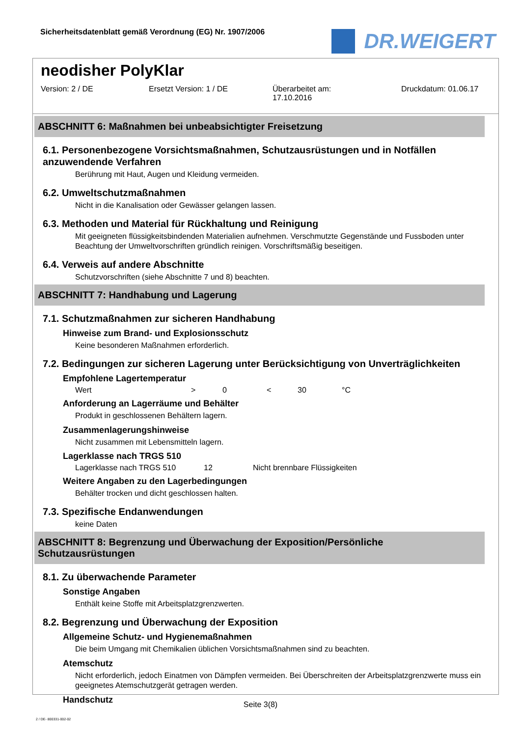Sicherheitsdatenblatt gemäß Verordnung (EG) Nr. 1907/2006
DR.WEIGERT
neodisher PolyKlar
Version: 2 / DE Ersetzt Version: 1 / DE Überarbeitet am:
17.10.2016
Druckdatum: 01.06.17
ABSCHNITT 6: Maßnahmen bei unbeabsichtigter Freisetzung
6.1. Personenbezogene Vorsichtsmaßnahmen, Schutzausrüstungen und in Notfällen anzuwendende Verfahren
Berührung mit Haut, Augen und Kleidung vermeiden.
6.2. Umweltschutzmaßnahmen
Nicht in die Kanalisation oder Gewässer gelangen lassen.
6.3. Methoden und Material für Rückhaltung und Reinigung
Mit geeigneten flüssigkeitsbindenden Materialien aufnehmen. Verschmutzte Gegenstände und Fussboden unter Beachtung der Umweltvorschriften gründlich reinigen. Vorschriftsmäßig beseitigen.
6.4. Verweis auf andere Abschnitte
Schutzvorschriften (siehe Abschnitte 7 und 8) beachten.
ABSCHNITT 7: Handhabung und Lagerung
7.1. Schutzmaßnahmen zur sicheren Handhabung
Hinweise zum Brand- und Explosionsschutz
Keine besonderen Maßnahmen erforderlich.
7.2. Bedingungen zur sicheren Lagerung unter Berücksichtigung von Unverträglichkeiten
Empfohlene Lagertemperatur
Wert > 0 < 30 °C
Anforderung an Lagerräume und Behälter
Produkt in geschlossenen Behältern lagern.
Zusammenlagerungshinweise
Nicht zusammen mit Lebensmitteln lagern.
Lagerklasse nach TRGS 510
Lagerklasse nach TRGS 510 12 Nicht brennbare Flüssigkeiten
Weitere Angaben zu den Lagerbedingungen
Behälter trocken und dicht geschlossen halten.
7.3. Spezifische Endanwendungen
keine Daten
ABSCHNITT 8: Begrenzung und Überwachung der Exposition/Persönliche Schutzausrüstungen
8.1. Zu überwachende Parameter
Sonstige Angaben
Enthält keine Stoffe mit Arbeitsplatzgrenzwerten.
8.2. Begrenzung und Überwachung der Exposition
Allgemeine Schutz- und Hygienemaßnahmen
Die beim Umgang mit Chemikalien üblichen Vorsichtsmaßnahmen sind zu beachten.
Atemschutz
Nicht erforderlich, jedoch Einatmen von Dämpfen vermeiden. Bei Überschreiten der Arbeitsplatzgrenzwerte muss ein geeignetes Atemschutzgerät getragen werden.
Handschutz
Seite 3(8)
2 / DE- 800331-002-02